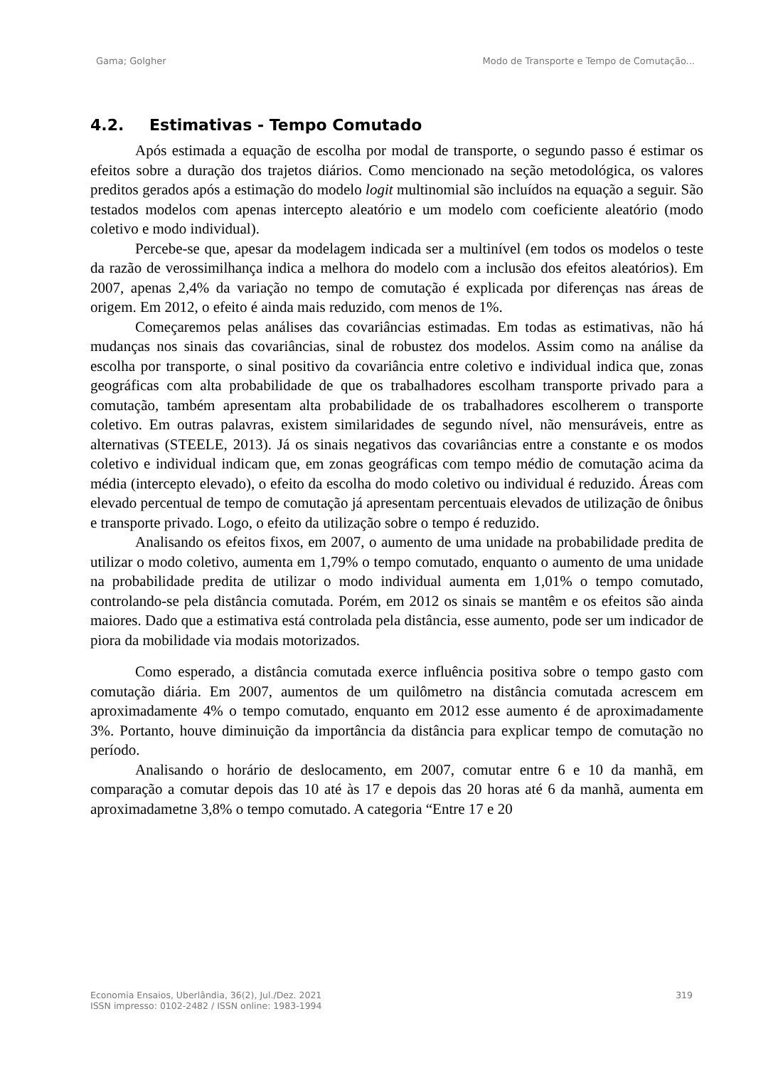Gama; Golgher Modo de Transporte e Tempo de Comutação...
4.2. Estimativas - Tempo Comutado
Após estimada a equação de escolha por modal de transporte, o segundo passo é estimar os efeitos sobre a duração dos trajetos diários. Como mencionado na seção metodológica, os valores preditos gerados após a estimação do modelo logit multinomial são incluídos na equação a seguir. São testados modelos com apenas intercepto aleatório e um modelo com coeficiente aleatório (modo coletivo e modo individual).
Percebe-se que, apesar da modelagem indicada ser a multinível (em todos os modelos o teste da razão de verossimilhança indica a melhora do modelo com a inclusão dos efeitos aleatórios). Em 2007, apenas 2,4% da variação no tempo de comutação é explicada por diferenças nas áreas de origem. Em 2012, o efeito é ainda mais reduzido, com menos de 1%.
Começaremos pelas análises das covariâncias estimadas. Em todas as estimativas, não há mudanças nos sinais das covariâncias, sinal de robustez dos modelos. Assim como na análise da escolha por transporte, o sinal positivo da covariância entre coletivo e individual indica que, zonas geográficas com alta probabilidade de que os trabalhadores escolham transporte privado para a comutação, também apresentam alta probabilidade de os trabalhadores escolherem o transporte coletivo. Em outras palavras, existem similaridades de segundo nível, não mensuráveis, entre as alternativas (STEELE, 2013). Já os sinais negativos das covariâncias entre a constante e os modos coletivo e individual indicam que, em zonas geográficas com tempo médio de comutação acima da média (intercepto elevado), o efeito da escolha do modo coletivo ou individual é reduzido. Áreas com elevado percentual de tempo de comutação já apresentam percentuais elevados de utilização de ônibus e transporte privado. Logo, o efeito da utilização sobre o tempo é reduzido.
Analisando os efeitos fixos, em 2007, o aumento de uma unidade na probabilidade predita de utilizar o modo coletivo, aumenta em 1,79% o tempo comutado, enquanto o aumento de uma unidade na probabilidade predita de utilizar o modo individual aumenta em 1,01% o tempo comutado, controlando-se pela distância comutada. Porém, em 2012 os sinais se mantêm e os efeitos são ainda maiores. Dado que a estimativa está controlada pela distância, esse aumento, pode ser um indicador de piora da mobilidade via modais motorizados.
Como esperado, a distância comutada exerce influência positiva sobre o tempo gasto com comutação diária. Em 2007, aumentos de um quilômetro na distância comutada acrescem em aproximadamente 4% o tempo comutado, enquanto em 2012 esse aumento é de aproximadamente 3%. Portanto, houve diminuição da importância da distância para explicar tempo de comutação no período.
Analisando o horário de deslocamento, em 2007, comutar entre 6 e 10 da manhã, em comparação a comutar depois das 10 até às 17 e depois das 20 horas até 6 da manhã, aumenta em aproximadametne 3,8% o tempo comutado. A categoria “Entre 17 e 20
Economia Ensaios, Uberlândia, 36(2), Jul./Dez. 2021
ISSN impresso: 0102-2482 / ISSN online: 1983-1994 319